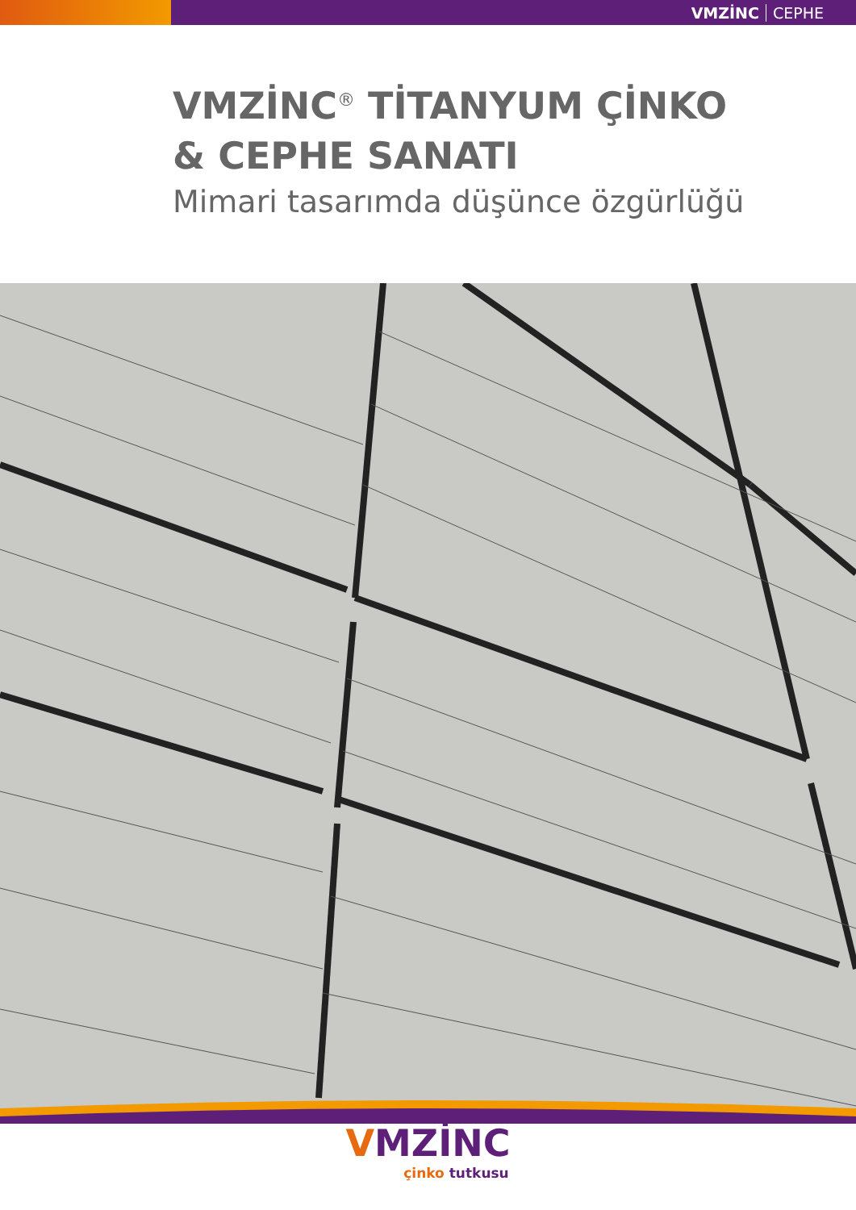VMZİNC CEPHE
VMZİNC<sup>®</sup> TİTANYUM ÇİNKO
& CEPHE SANATI
Mimari tasarımda düşünce özgürlüğü
VMZİNC
çinko tutkusu